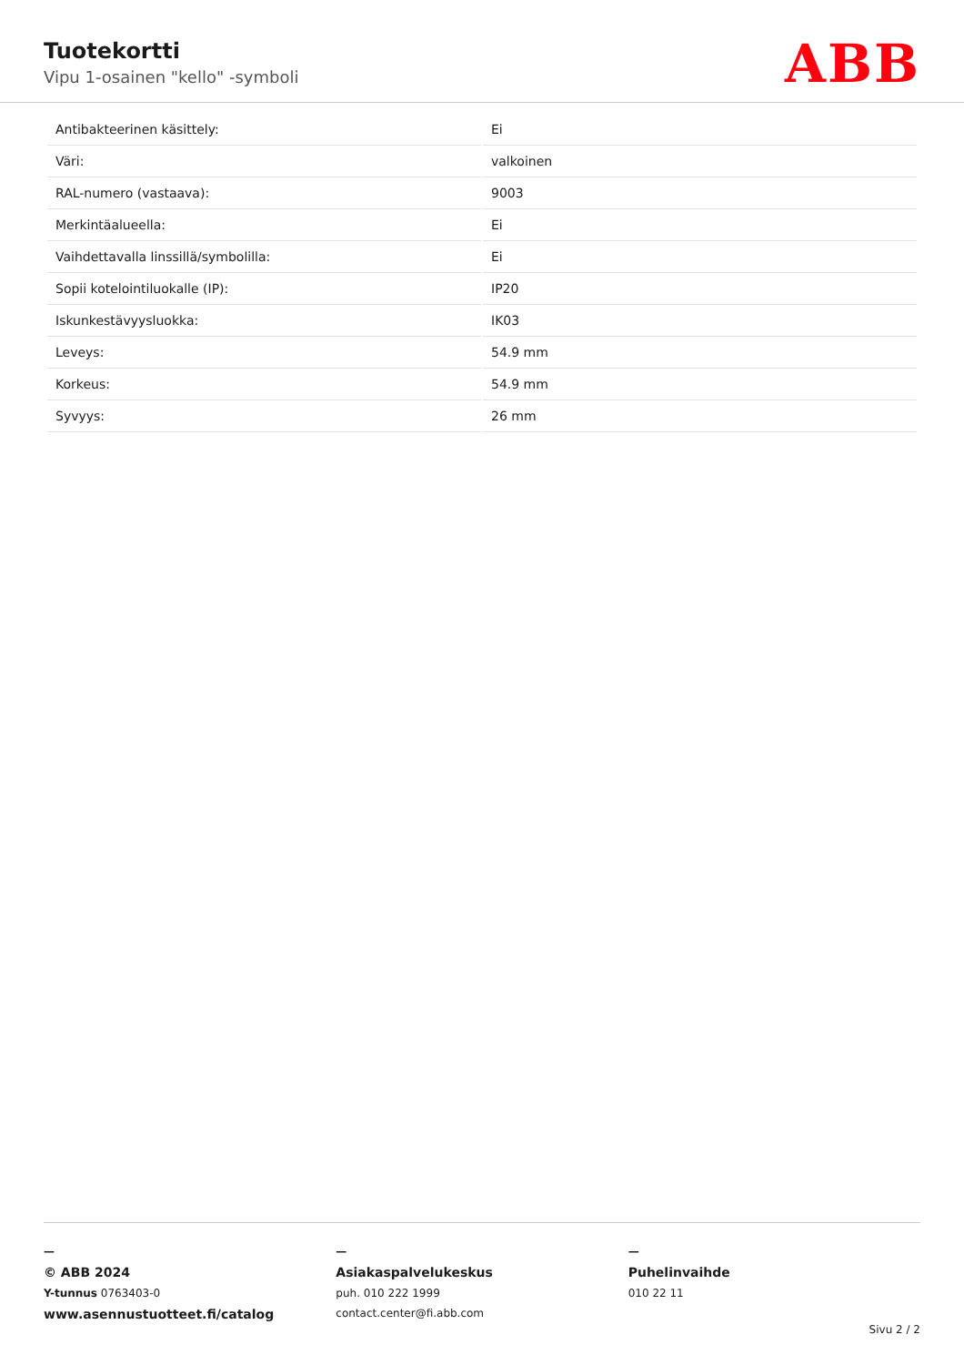Tuotekortti
Vipu 1-osainen "kello" -symboli
ABB
| Antibakteerinen käsittely: | Ei |
| Väri: | valkoinen |
| RAL-numero (vastaava): | 9003 |
| Merkintäalueella: | Ei |
| Vaihdettavalla linssillä/symbolilla: | Ei |
| Sopii kotelointiluokalle (IP): | IP20 |
| Iskunkestävyysluokka: | IK03 |
| Leveys: | 54.9 mm |
| Korkeus: | 54.9 mm |
| Syvyys: | 26 mm |
—
© ABB 2024
Y-tunnus 0763403-0
www.asennustuotteet.fi/catalog
—
Asiakaspalvelukeskus
puh. 010 222 1999
contact.center@fi.abb.com
—
Puhelinvaihde
010 22 11
Sivu 2 / 2